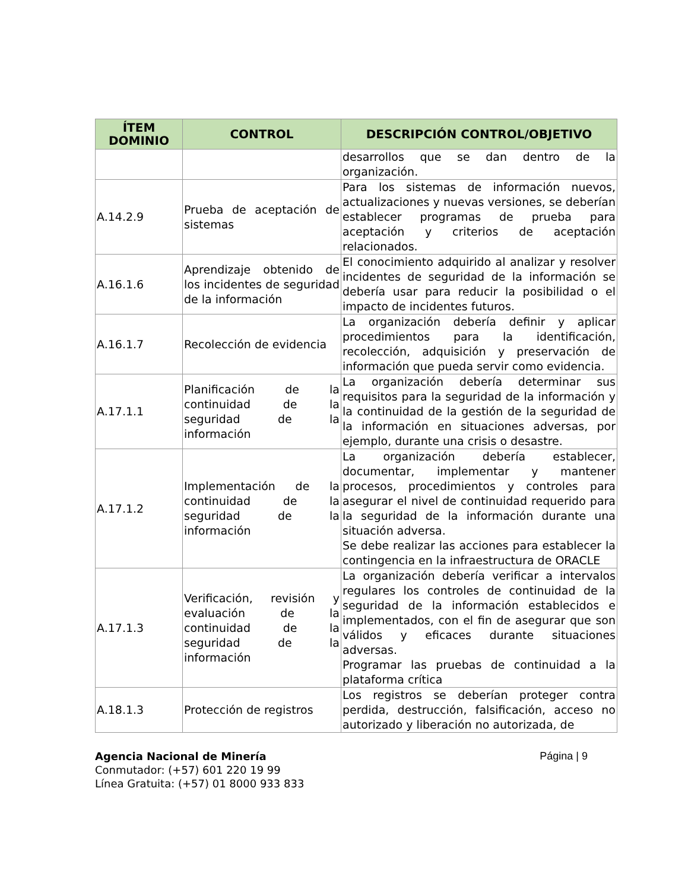| ÍTEM DOMINIO | CONTROL | DESCRIPCIÓN CONTROL/OBJETIVO |
| --- | --- | --- |
| | | desarrollos que se dan dentro de la organización. |
| A.14.2.9 | Prueba de aceptación de sistemas | Para los sistemas de información nuevos, actualizaciones y nuevas versiones, se deberían establecer programas de prueba para aceptación y criterios de aceptación relacionados. |
| A.16.1.6 | Aprendizaje obtenido de los incidentes de seguridad de la información | El conocimiento adquirido al analizar y resolver incidentes de seguridad de la información se debería usar para reducir la posibilidad o el impacto de incidentes futuros. |
| A.16.1.7 | Recolección de evidencia | La organización debería definir y aplicar procedimientos para la identificación, recolección, adquisición y preservación de información que pueda servir como evidencia. |
| A.17.1.1 | Planificación de la continuidad de la seguridad de la información | La organización debería determinar sus requisitos para la seguridad de la información y la continuidad de la gestión de la seguridad de la información en situaciones adversas, por ejemplo, durante una crisis o desastre. |
| A.17.1.2 | Implementación de la continuidad de la seguridad de la información | La organización debería establecer, documentar, implementar y mantener procesos, procedimientos y controles para asegurar el nivel de continuidad requerido para la seguridad de la información durante una situación adversa. Se debe realizar las acciones para establecer la contingencia en la infraestructura de ORACLE |
| A.17.1.3 | Verificación, revisión y evaluación de la continuidad de la seguridad de la información | La organización debería verificar a intervalos regulares los controles de continuidad de la seguridad de la información establecidos e implementados, con el fin de asegurar que son válidos y eficaces durante situaciones adversas. Programar las pruebas de continuidad a la plataforma crítica |
| A.18.1.3 | Protección de registros | Los registros se deberían proteger contra perdida, destrucción, falsificación, acceso no autorizado y liberación no autorizada, de |
Agencia Nacional de Minería
Conmutador: (+57) 601 220 19 99
Línea Gratuita: (+57) 01 8000 933 833
Página | 9